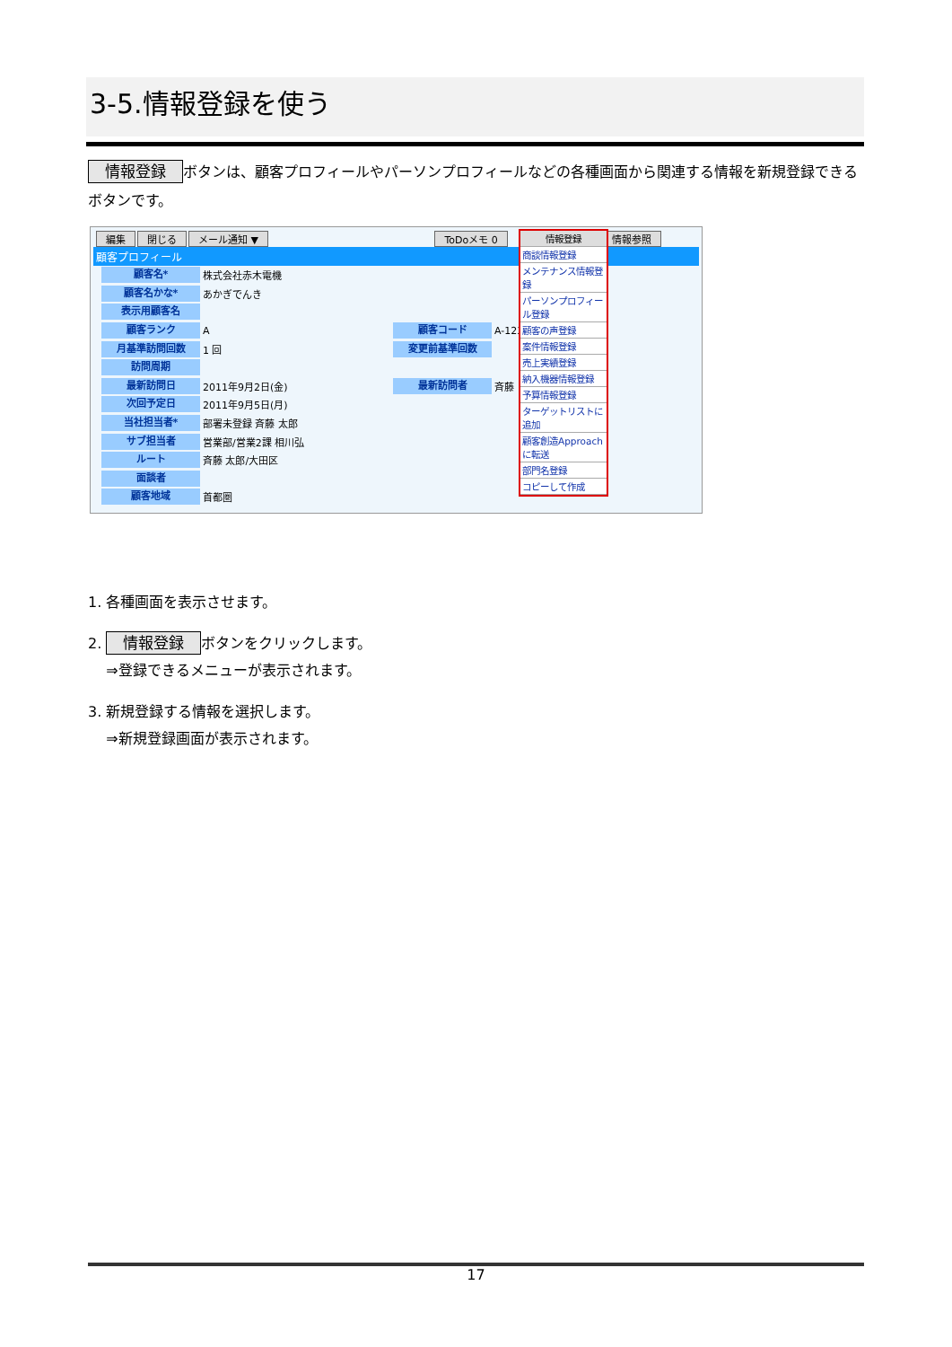3-5.情報登録を使う
情報登録 ボタンは、顧客プロフィールやパーソンプロフィールなどの各種画面から関連する情報を新規登録できるボタンです。
編集 閉じる メール通知 ▼ ToDoメモ 0 情報参照
顧客プロフィール
顧客名* 株式会社赤木電機
顧客名かな* あかぎでんき
表示用顧客名
顧客ランク A 顧客コード A-123
月基準訪問回数 1 回 変更前基準回数
訪問周期
最新訪問日 2011年9月2日(金) 最新訪問者 斉藤
次回予定日 2011年9月5日(月)
当社担当者* 部署未登録 斉藤 太郎
サブ担当者 営業部/営業2課 相川弘
ルート 斉藤 太郎/大田区
面談者
顧客地域 首都圏
情報登録
商談情報登録
メンテナンス情報登録
パーソンプロフィール登録
顧客の声登録
案件情報登録
売上実績登録
納入機器情報登録
予算情報登録
ターゲットリストに追加
顧客創造Approachに転送
部門名登録
コピーして作成
1. 各種画面を表示させます。
2. 情報登録 ボタンをクリックします。
⇒登録できるメニューが表示されます。
3. 新規登録する情報を選択します。
⇒新規登録画面が表示されます。
17